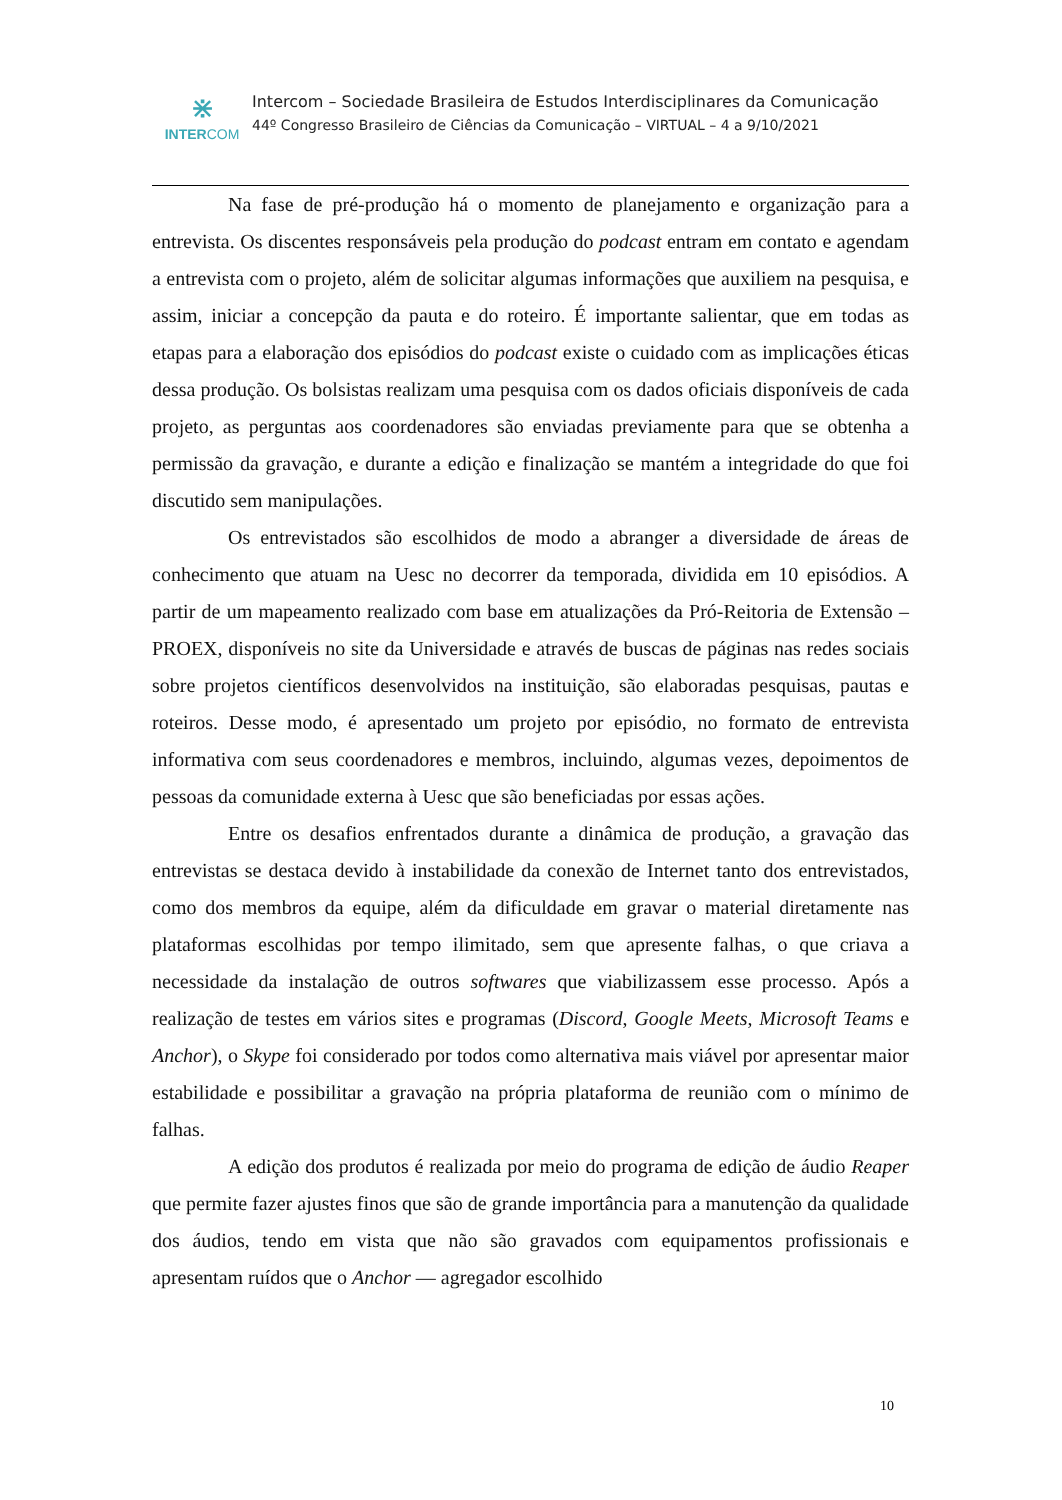⋇
INTERCOM
Intercom – Sociedade Brasileira de Estudos Interdisciplinares da Comunicação
44º Congresso Brasileiro de Ciências da Comunicação – VIRTUAL – 4 a 9/10/2021
Na fase de pré-produção há o momento de planejamento e organização para a entrevista. Os discentes responsáveis pela produção do podcast entram em contato e agendam a entrevista com o projeto, além de solicitar algumas informações que auxiliem na pesquisa, e assim, iniciar a concepção da pauta e do roteiro. É importante salientar, que em todas as etapas para a elaboração dos episódios do podcast existe o cuidado com as implicações éticas dessa produção. Os bolsistas realizam uma pesquisa com os dados oficiais disponíveis de cada projeto, as perguntas aos coordenadores são enviadas previamente para que se obtenha a permissão da gravação, e durante a edição e finalização se mantém a integridade do que foi discutido sem manipulações.
Os entrevistados são escolhidos de modo a abranger a diversidade de áreas de conhecimento que atuam na Uesc no decorrer da temporada, dividida em 10 episódios. A partir de um mapeamento realizado com base em atualizações da Pró-Reitoria de Extensão – PROEX, disponíveis no site da Universidade e através de buscas de páginas nas redes sociais sobre projetos científicos desenvolvidos na instituição, são elaboradas pesquisas, pautas e roteiros. Desse modo, é apresentado um projeto por episódio, no formato de entrevista informativa com seus coordenadores e membros, incluindo, algumas vezes, depoimentos de pessoas da comunidade externa à Uesc que são beneficiadas por essas ações.
Entre os desafios enfrentados durante a dinâmica de produção, a gravação das entrevistas se destaca devido à instabilidade da conexão de Internet tanto dos entrevistados, como dos membros da equipe, além da dificuldade em gravar o material diretamente nas plataformas escolhidas por tempo ilimitado, sem que apresente falhas, o que criava a necessidade da instalação de outros softwares que viabilizassem esse processo. Após a realização de testes em vários sites e programas (Discord, Google Meets, Microsoft Teams e Anchor), o Skype foi considerado por todos como alternativa mais viável por apresentar maior estabilidade e possibilitar a gravação na própria plataforma de reunião com o mínimo de falhas.
A edição dos produtos é realizada por meio do programa de edição de áudio Reaper que permite fazer ajustes finos que são de grande importância para a manutenção da qualidade dos áudios, tendo em vista que não são gravados com equipamentos profissionais e apresentam ruídos que o Anchor — agregador escolhido
10